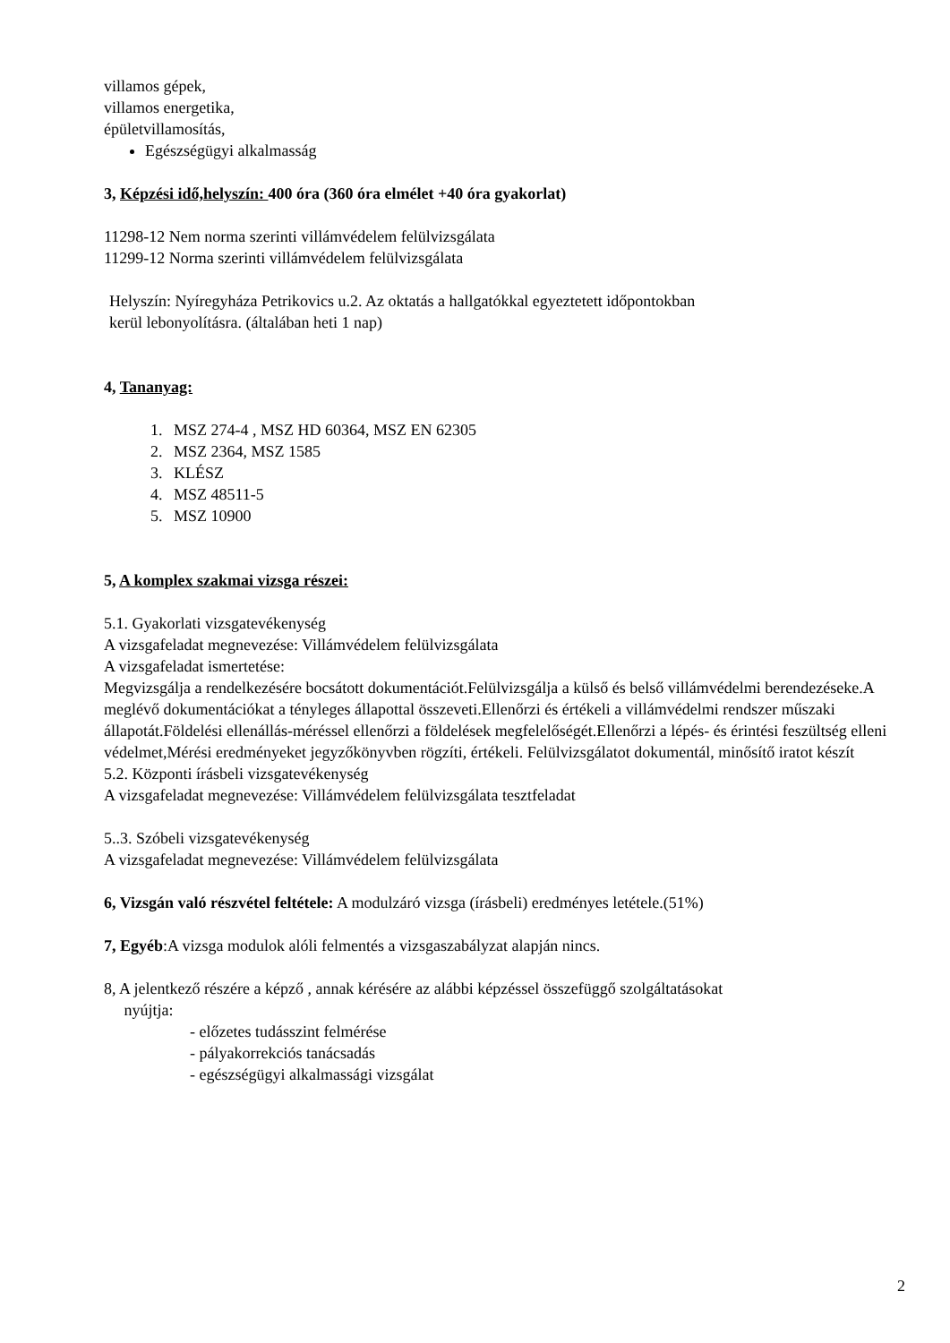villamos gépek,
villamos energetika,
épületvillamosítás,
Egészségügyi alkalmasság
3, Képzési idő,helyszín: 400 óra (360 óra elmélet +40 óra gyakorlat)
11298-12 Nem norma szerinti villámvédelem felülvizsgálata
11299-12 Norma szerinti villámvédelem felülvizsgálata
Helyszín: Nyíregyháza Petrikovics u.2. Az oktatás a hallgatókkal egyeztetett időpontokban
kerül lebonyolításra. (általában heti 1 nap)
4, Tananyag:
1. MSZ 274-4 , MSZ HD 60364, MSZ EN 62305
2. MSZ 2364, MSZ 1585
3. KLÉSZ
4. MSZ 48511-5
5. MSZ 10900
5, A komplex szakmai vizsga részei:
5.1. Gyakorlati vizsgatevékenység
A vizsgafeladat megnevezése: Villámvédelem felülvizsgálata
A vizsgafeladat ismertetése:
Megvizsgálja a rendelkezésére bocsátott dokumentációt.Felülvizsgálja a külső és belső villámvédelmi berendezéseke.A meglévő dokumentációkat a tényleges állapottal összeveti.Ellenőrzi és értékeli a villámvédelmi rendszer műszaki állapotát.Földelési ellenállás-méréssel ellenőrzi a földelések megfelelőségét.Ellenőrzi a lépés- és érintési feszültség elleni védelmet,Mérési eredményeket jegyzőkönyvben rögzíti, értékeli. Felülvizsgálatot dokumentál, minősítő iratot készít
5.2. Központi írásbeli vizsgatevékenység
A vizsgafeladat megnevezése: Villámvédelem felülvizsgálata tesztfeladat
5..3. Szóbeli vizsgatevékenység
A vizsgafeladat megnevezése: Villámvédelem felülvizsgálata
6, Vizsgán való részvétel feltétele: A modulzáró vizsga (írásbeli) eredményes letétele.(51%)
7, Egyéb:A vizsga modulok alóli felmentés a vizsgaszabályzat alapján nincs.
8, A jelentkező részére a képző , annak kérésére az alábbi képzéssel összefüggő szolgáltatásokat
nyújtja:
- előzetes tudásszint felmérése
- pályakorrekciós tanácsadás
- egészségügyi alkalmassági vizsgálat
2